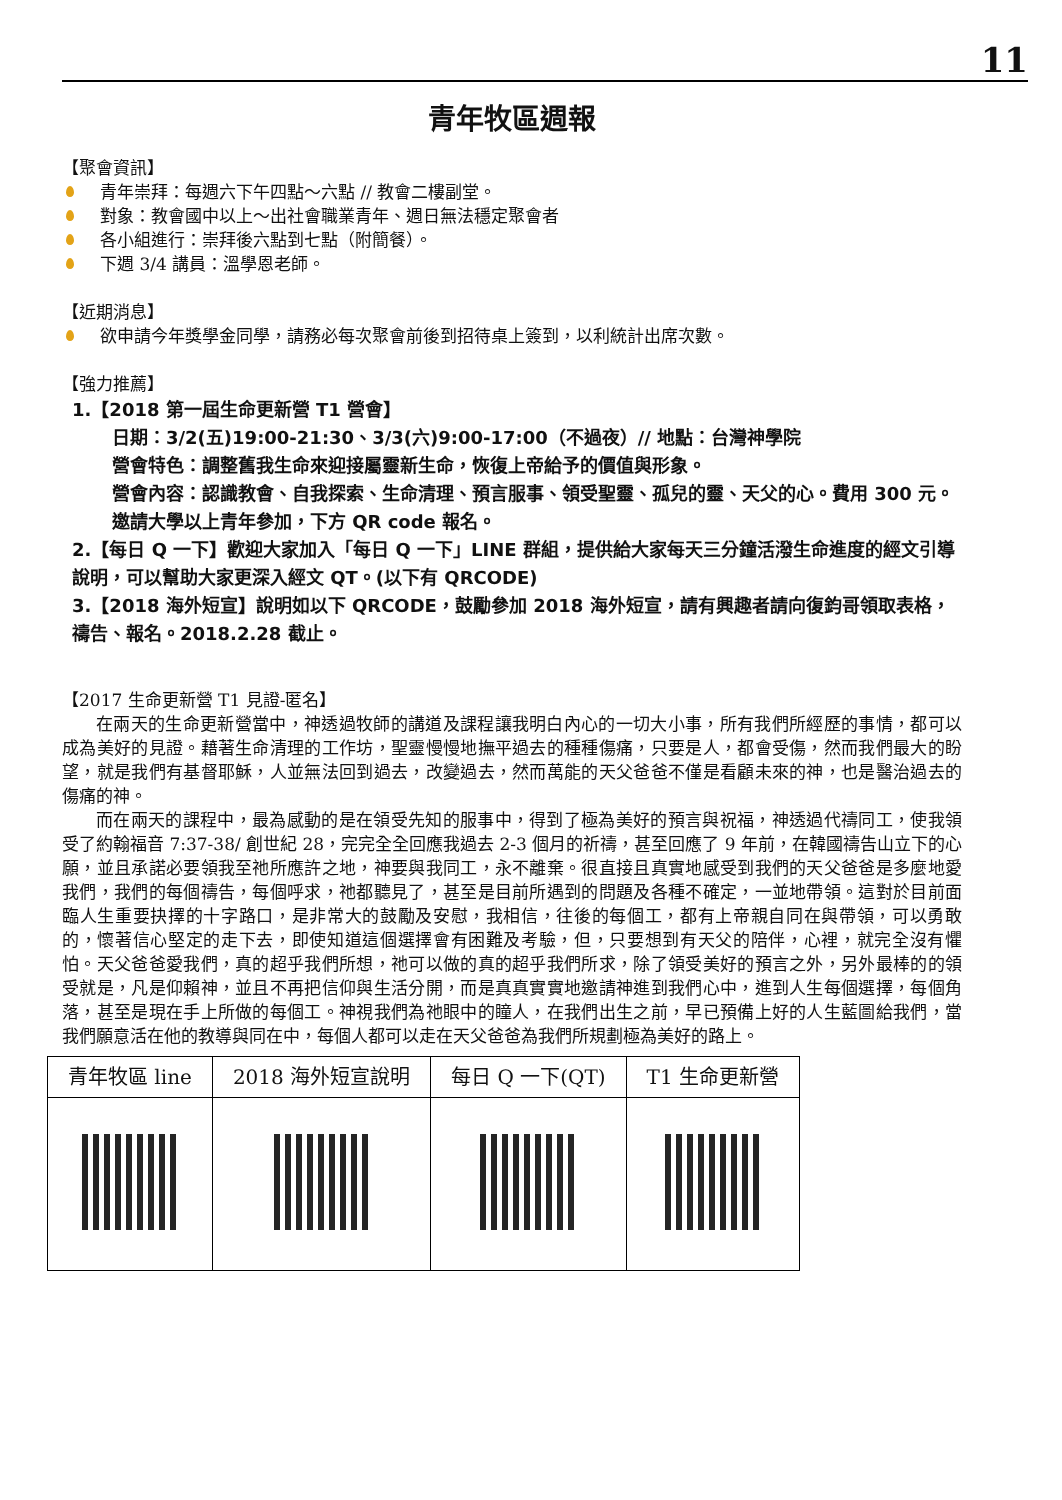11
青年牧區週報
【聚會資訊】
青年崇拜：每週六下午四點～六點 // 教會二樓副堂。
對象：教會國中以上～出社會職業青年、週日無法穩定聚會者
各小組進行：崇拜後六點到七點（附簡餐）。
下週 3/4 講員：溫學恩老師。
【近期消息】
欲申請今年獎學金同學，請務必每次聚會前後到招待桌上簽到，以利統計出席次數。
【強力推薦】
1.【2018 第一屆生命更新營 T1 營會】
日期：3/2(五)19:00-21:30、3/3(六)9:00-17:00（不過夜）// 地點：台灣神學院
營會特色：調整舊我生命來迎接屬靈新生命，恢復上帝給予的價值與形象。
營會內容：認識教會、自我探索、生命清理、預言服事、領受聖靈、孤兒的靈、天父的心。費用 300 元。邀請大學以上青年參加，下方 QR code 報名。
2.【每日 Q 一下】歡迎大家加入「每日 Q 一下」LINE 群組，提供給大家每天三分鐘活潑生命進度的經文引導說明，可以幫助大家更深入經文 QT。(以下有 QRCODE)
3.【2018 海外短宣】說明如以下 QRCODE，鼓勵參加 2018 海外短宣，請有興趣者請向復鈞哥領取表格，禱告、報名。2018.2.28 截止。
【2017 生命更新營 T1 見證-匿名】
在兩天的生命更新營當中，神透過牧師的講道及課程讓我明白內心的一切大小事，所有我們所經歷的事情，都可以成為美好的見證。藉著生命清理的工作坊，聖靈慢慢地撫平過去的種種傷痛，只要是人，都會受傷，然而我們最大的盼望，就是我們有基督耶穌，人並無法回到過去，改變過去，然而萬能的天父爸爸不僅是看顧未來的神，也是醫治過去的傷痛的神。
而在兩天的課程中，最為感動的是在領受先知的服事中，得到了極為美好的預言與祝福，神透過代禱同工，使我領受了約翰福音 7:37-38/ 創世紀 28，完完全全回應我過去 2-3 個月的祈禱，甚至回應了 9 年前，在韓國禱告山立下的心願，並且承諾必要領我至祂所應許之地，神要與我同工，永不離棄。很直接且真實地感受到我們的天父爸爸是多麼地愛我們，我們的每個禱告，每個呼求，祂都聽見了，甚至是目前所遇到的問題及各種不確定，一並地帶領。這對於目前面臨人生重要抉擇的十字路口，是非常大的鼓勵及安慰，我相信，往後的每個工，都有上帝親自同在與帶領，可以勇敢的，懷著信心堅定的走下去，即使知道這個選擇會有困難及考驗，但，只要想到有天父的陪伴，心裡，就完全沒有懼怕。天父爸爸愛我們，真的超乎我們所想，祂可以做的真的超乎我們所求，除了領受美好的預言之外，另外最棒的的領受就是，凡是仰賴神，並且不再把信仰與生活分開，而是真真實實地邀請神進到我們心中，進到人生每個選擇，每個角落，甚至是現在手上所做的每個工。神視我們為祂眼中的瞳人，在我們出生之前，早已預備上好的人生藍圖給我們，當我們願意活在他的教導與同在中，每個人都可以走在天父爸爸為我們所規劃極為美好的路上。
| 青年牧區 line | 2018 海外短宣說明 | 每日 Q 一下(QT) | T1 生命更新營 |
| --- | --- | --- | --- |